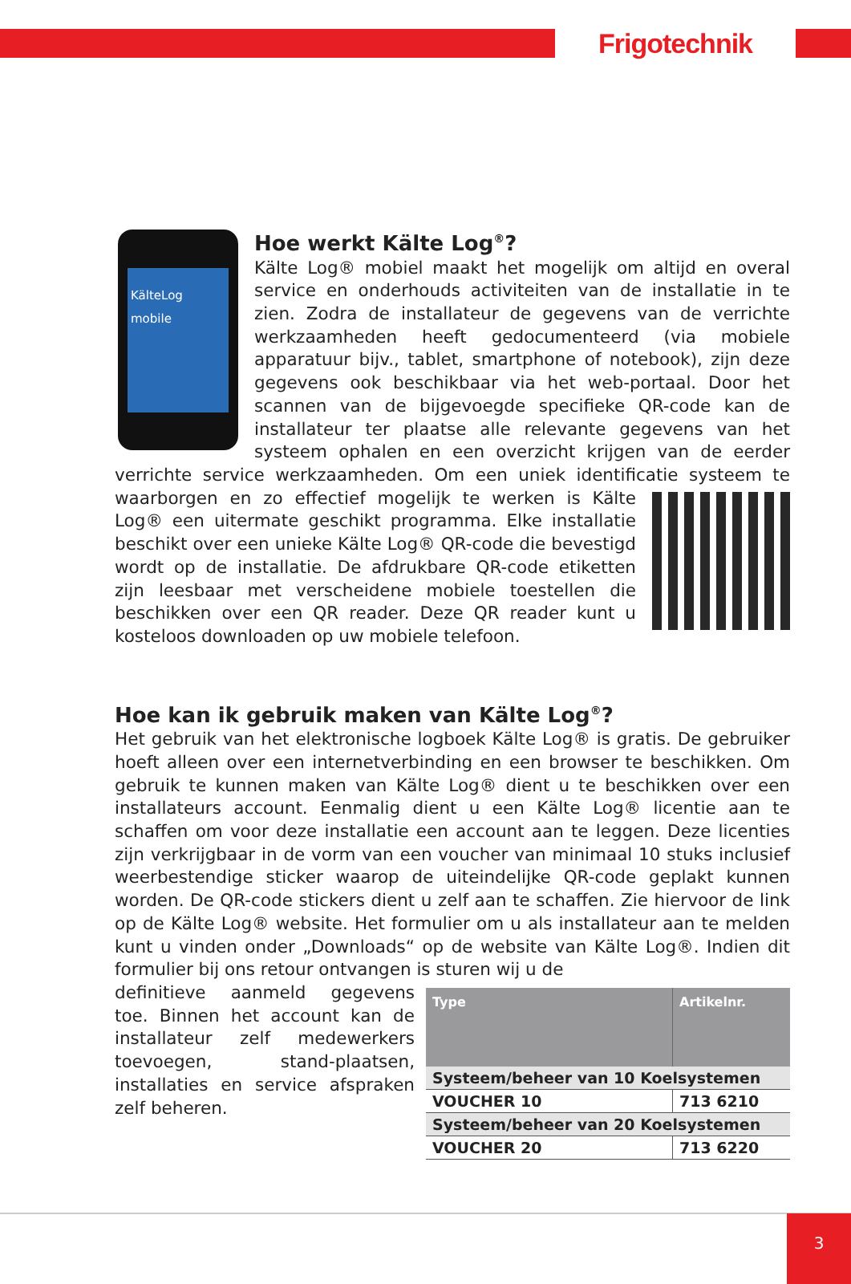Frigotechnik
KälteLog mobile
Hoe werkt Kälte Log<sup>®</sup>?
Kälte Log® mobiel maakt het mogelijk om altijd en overal service en onderhouds activiteiten van de installatie in te zien. Zodra de installateur de gegevens van de verrichte werkzaamheden heeft gedocumenteerd (via mobiele apparatuur bijv., tablet, smartphone of notebook), zijn deze gegevens ook beschikbaar via het web-portaal. Door het scannen van de bijgevoegde specifieke QR-code kan de installateur ter plaatse alle relevante gegevens van het systeem ophalen en een overzicht krijgen van de eerder verrichte service werkzaamheden. Om een uniek identificatie systeem te waarborgen en zo effectief mogelijk te werken is Kälte Log® een uitermate geschikt programma. Elke installatie beschikt over een unieke Kälte Log® QR-code die bevestigd wordt op de installatie. De afdrukbare QR-code etiketten zijn leesbaar met verscheidene mobiele toestellen die beschikken over een QR reader. Deze QR reader kunt u kosteloos downloaden op uw mobiele telefoon.
Hoe kan ik gebruik maken van Kälte Log<sup>®</sup>?
Het gebruik van het elektronische logboek Kälte Log® is gratis. De gebruiker hoeft alleen over een internetverbinding en een browser te beschikken. Om gebruik te kunnen maken van Kälte Log® dient u te beschikken over een installateurs account. Eenmalig dient u een Kälte Log® licentie aan te schaffen om voor deze installatie een account aan te leggen. Deze licenties zijn verkrijgbaar in de vorm van een voucher van minimaal 10 stuks inclusief weerbestendige sticker waarop de uiteindelijke QR-code geplakt kunnen worden. De QR-code stickers dient u zelf aan te schaffen. Zie hiervoor de link op de Kälte Log® website. Het formulier om u als installateur aan te melden kunt u vinden onder „Downloads“ op de website van Kälte Log®. Indien dit formulier bij ons retour ontvangen is sturen wij u de
| Type | Artikelnr. |
| --- | --- |
| Systeem/beheer van 10 Koelsystemen | |
| VOUCHER 10 | 713 6210 |
| Systeem/beheer van 20 Koelsystemen | |
| VOUCHER 20 | 713 6220 |
definitieve aanmeld gegevens toe. Binnen het account kan de installateur zelf medewerkers toevoegen, stand-plaatsen, installaties en service afspraken zelf beheren.
3